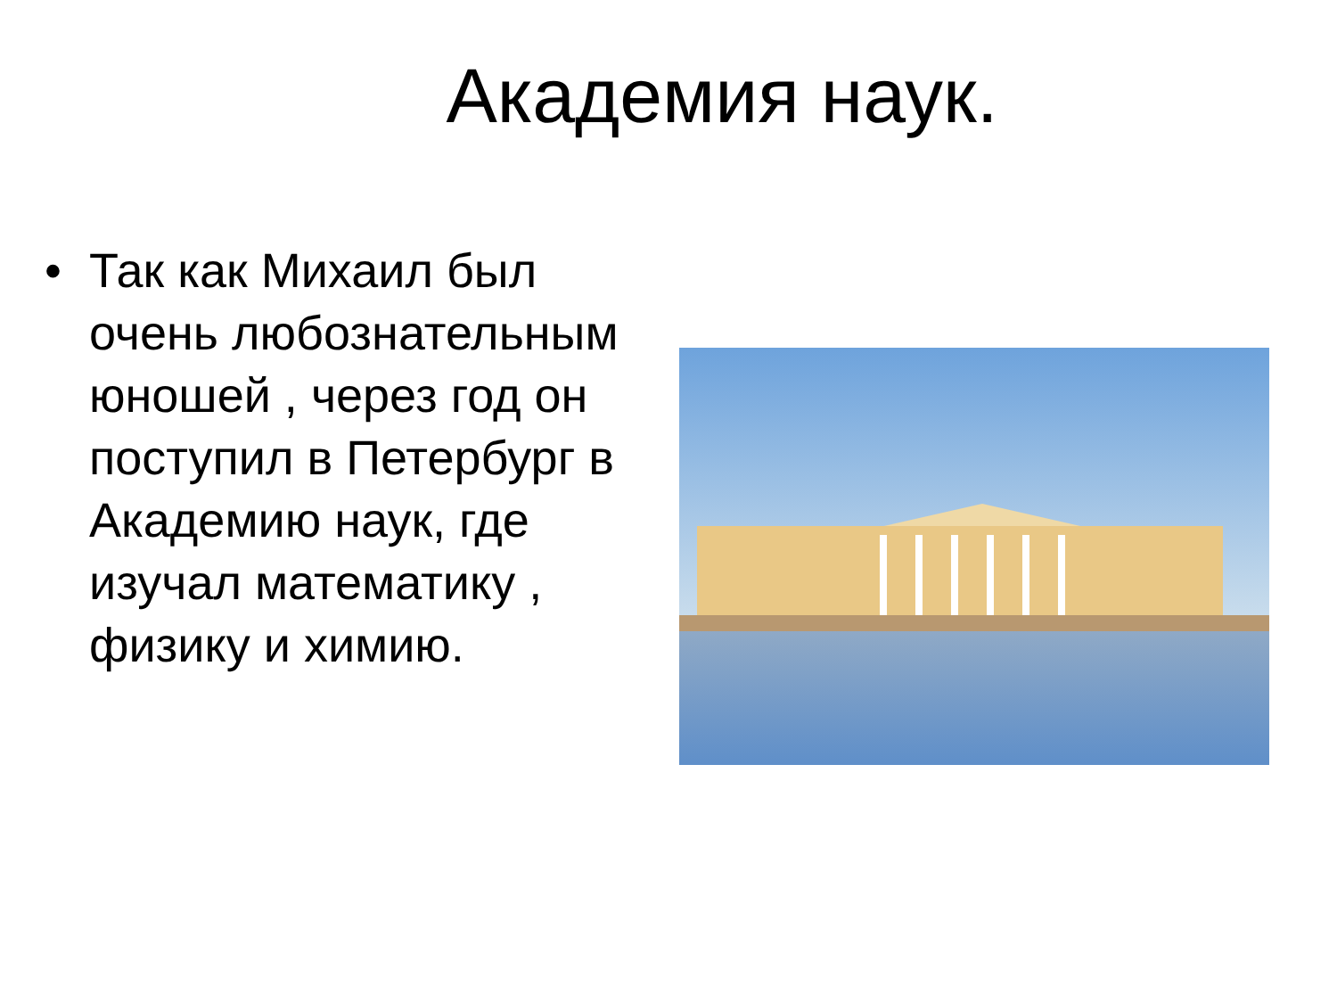Академия наук.
• Так как Михаил был очень любознательным юношей , через год он поступил в Петербург в Академию наук, где изучал математику , физику и химию.